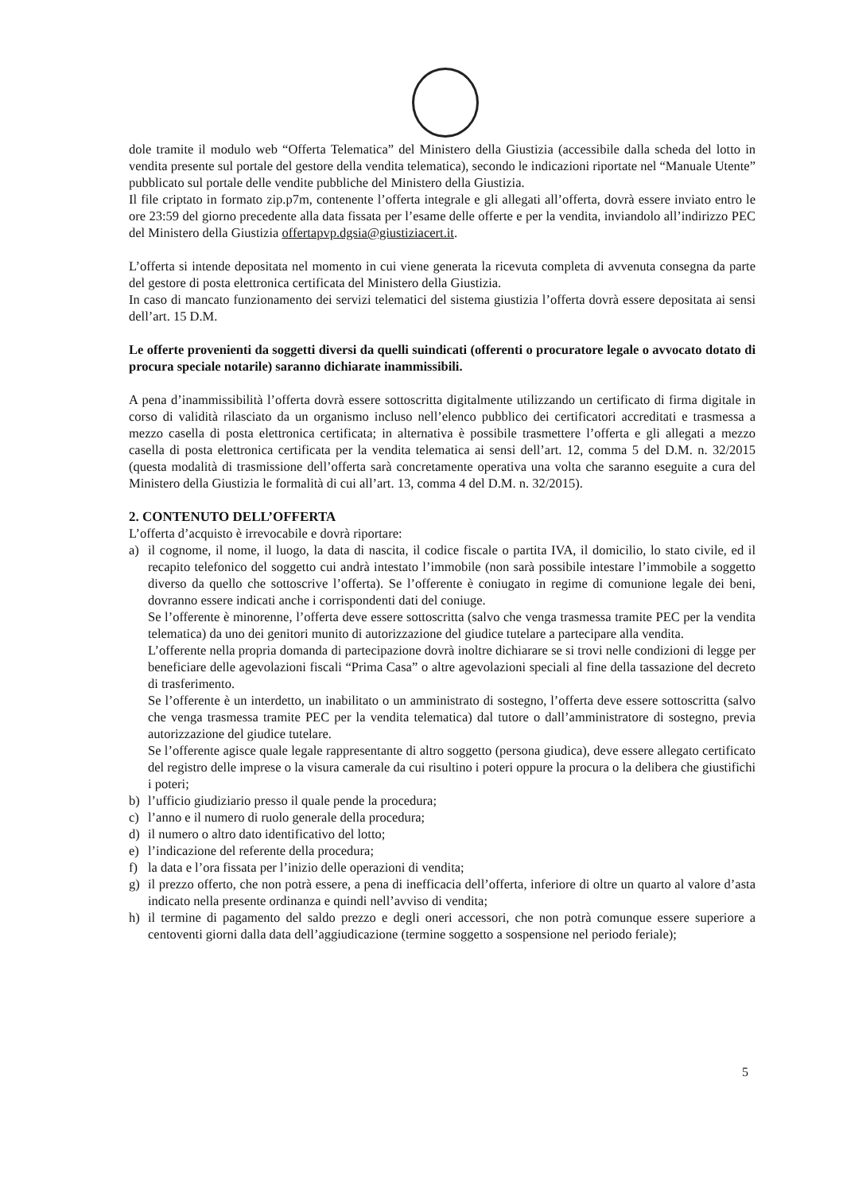dole tramite il modulo web “Offerta Telematica” del Ministero della Giustizia (accessibile dalla scheda del lotto in vendita presente sul portale del gestore della vendita telematica), secondo le indicazioni riportate nel “Manuale Utente” pubblicato sul portale delle vendite pubbliche del Ministero della Giustizia.
Il file criptato in formato zip.p7m, contenente l’offerta integrale e gli allegati all’offerta, dovrà essere inviato entro le ore 23:59 del giorno precedente alla data fissata per l’esame delle offerte e per la vendita, inviandolo all’indirizzo PEC del Ministero della Giustizia offertapvp.dgsia@giustiziacert.it.
L’offerta si intende depositata nel momento in cui viene generata la ricevuta completa di avvenuta consegna da parte del gestore di posta elettronica certificata del Ministero della Giustizia.
In caso di mancato funzionamento dei servizi telematici del sistema giustizia l’offerta dovrà essere depositata ai sensi dell’art. 15 D.M.
Le offerte provenienti da soggetti diversi da quelli suindicati (offerenti o procuratore legale o avvocato dotato di procura speciale notarile) saranno dichiarate inammissibili.
A pena d’inammissibilità l’offerta dovrà essere sottoscritta digitalmente utilizzando un certificato di firma digitale in corso di validità rilasciato da un organismo incluso nell’elenco pubblico dei certificatori accreditati e trasmessa a mezzo casella di posta elettronica certificata; in alternativa è possibile trasmettere l’offerta e gli allegati a mezzo casella di posta elettronica certificata per la vendita telematica ai sensi dell’art. 12, comma 5 del D.M. n. 32/2015 (questa modalità di trasmissione dell’offerta sarà concretamente operativa una volta che saranno eseguite a cura del Ministero della Giustizia le formalità di cui all’art. 13, comma 4 del D.M. n. 32/2015).
2. CONTENUTO DELL’OFFERTA
L’offerta d’acquisto è irrevocabile e dovrà riportare:
a) il cognome, il nome, il luogo, la data di nascita, il codice fiscale o partita IVA, il domicilio, lo stato civile, ed il recapito telefonico del soggetto cui andrà intestato l’immobile (non sarà possibile intestare l’immobile a soggetto diverso da quello che sottoscrive l’offerta). Se l’offerente è coniugato in regime di comunione legale dei beni, dovranno essere indicati anche i corrispondenti dati del coniuge.
Se l’offerente è minorenne, l’offerta deve essere sottoscritta (salvo che venga trasmessa tramite PEC per la vendita telematica) da uno dei genitori munito di autorizzazione del giudice tutelare a partecipare alla vendita.
L’offerente nella propria domanda di partecipazione dovrà inoltre dichiarare se si trovi nelle condizioni di legge per beneficiare delle agevolazioni fiscali “Prima Casa” o altre agevolazioni speciali al fine della tassazione del decreto di trasferimento.
Se l’offerente è un interdetto, un inabilitato o un amministrato di sostegno, l’offerta deve essere sottoscritta (salvo che venga trasmessa tramite PEC per la vendita telematica) dal tutore o dall’amministratore di sostegno, previa autorizzazione del giudice tutelare.
Se l’offerente agisce quale legale rappresentante di altro soggetto (persona giudica), deve essere allegato certificato del registro delle imprese o la visura camerale da cui risultino i poteri oppure la procura o la delibera che giustifichi i poteri;
b) l’ufficio giudiziario presso il quale pende la procedura;
c) l’anno e il numero di ruolo generale della procedura;
d) il numero o altro dato identificativo del lotto;
e) l’indicazione del referente della procedura;
f) la data e l’ora fissata per l’inizio delle operazioni di vendita;
g) il prezzo offerto, che non potrà essere, a pena di inefficacia dell’offerta, inferiore di oltre un quarto al valore d’asta indicato nella presente ordinanza e quindi nell’avviso di vendita;
h) il termine di pagamento del saldo prezzo e degli oneri accessori, che non potrà comunque essere superiore a centoventi giorni dalla data dell’aggiudicazione (termine soggetto a sospensione nel periodo feriale);
5